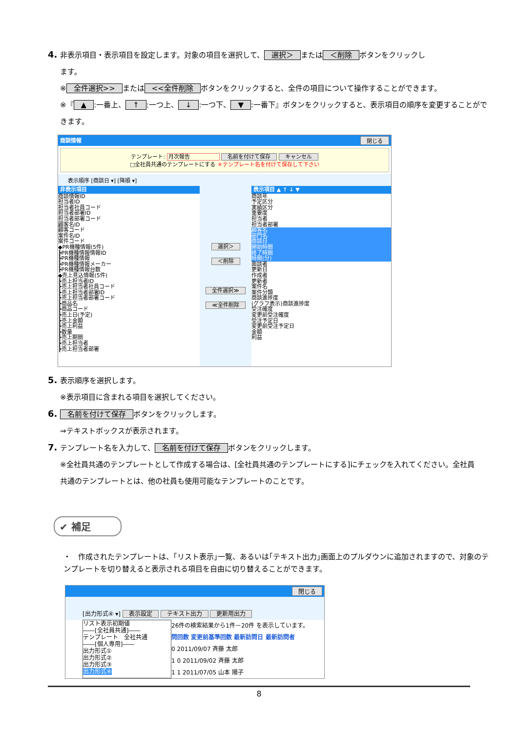4. 非表示項目・表示項目を設定します。対象の項目を選択して、 選択＞ または ＜削除 ボタンをクリックし
ます。
※ 全件選択>> または <<全件削除 ボタンをクリックすると、全件の項目について操作することができます。
※『 ▲:一番上、 ↑:一つ上、 ↓:一つ下、 ▼:一番下』ボタンをクリックすると、表示項目の順序を変更することがで
きます。
商談情報 閉じる
テンプレート: 月次報告 名前を付けて保存 キャンセル
□全社員共通のテンプレートにする ＊テンプレート名を付けて保存して下さい
表示順序 [商談日 ▾] [降順 ▾]
非表示項目
商談情報ID
担当者ID
担当者社員コード
担当者部署ID
担当者部署コード
顧客名ID
顧客コード
案件名ID
案件コード
◆PR機種情報(5件)
┣PR機種情報情報ID
┣PR機種情報
┣PR機種情報メーカー
┣PR機種情報台数
◆売上見込情報(5件)
┣売上担当者ID
┣売上担当者社員コード
┣売上担当者部署ID
┣売上担当者部署コード
┣商品名
┣商品コード
┣売上日(予定)
┣売上金額
┣売上利益
┣数量
┣売上期間
┣売上担当者
┣売上担当者部署
選択＞
＜削除
全件選択≫
≪全件削除
表示項目 ▲ ↑ ↓ ▼
商談年
予定区分
実績区分
重要度
担当者
担当者部署
顧客名
部門名
商談日
開始時間
終了時間
時間(分)
面談者
更新日
作成者
更新者
案件名
案件分類
商談進捗度
(グラフ表示)商談進捗度
受注確度
変更前受注確度
受注予定日
変更前受注予定日
金額
利益
5. 表示順序を選択します。
※表示項目に含まれる項目を選択してください。
6. 名前を付けて保存 ボタンをクリックします。
⇒テキストボックスが表示されます。
7. テンプレート名を入力して、 名前を付けて保存 ボタンをクリックします。
※全社員共通のテンプレートとして作成する場合は、[全社員共通のテンプレートにする]にチェックを入れてください。全社員
共通のテンプレートとは、他の社員も使用可能なテンプレートのことです。
✔ 補足
・　作成されたテンプレートは、｢リスト表示｣一覧、あるいは｢テキスト出力｣画面上のプルダウンに追加されますので、対象のテンプレートを切り替えると表示される項目を自由に切り替えることができます。
閉じる
[出力形式④ ▾] 表示設定 テキスト出力 更新用出力
リスト表示初期値
――[全社員共通]――
テンプレート　全社共通
――[個人専用]――
出力形式①
出力形式②
出力形式③
出力形式④
26件の検索結果から1件－20件 を表示しています。
問回数 変更前基準回数 最新訪問日 最新訪問者
0 2011/09/07 斉藤 太郎
1 0 2011/09/02 斉藤 太郎
1 1 2011/07/05 山本 陽子
8